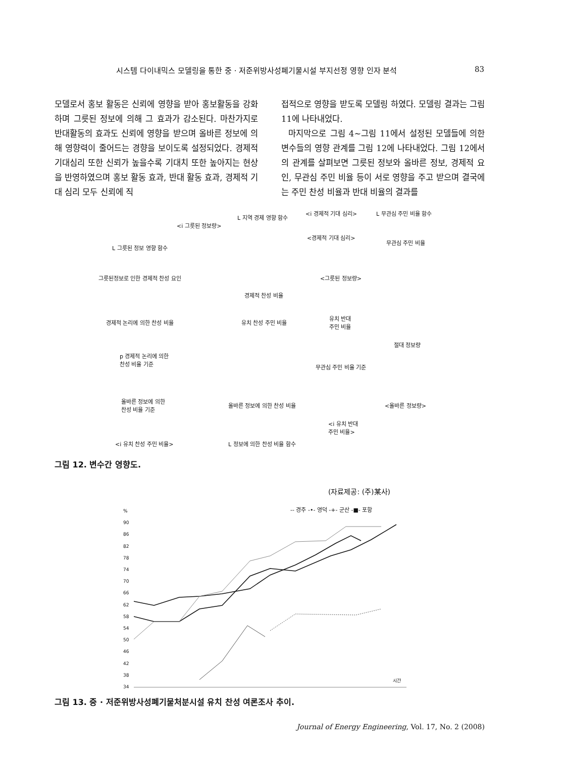시스템 다이내믹스 모델링을 통한 중 · 저준위방사성폐기물시설 부지선정 영향 인자 분석 83
모델로서 홍보 활동은 신뢰에 영향을 받아 홍보활동을 강화하며 그릇된 정보에 의해 그 효과가 감소된다. 마찬가지로 반대활동의 효과도 신뢰에 영향을 받으며 올바른 정보에 의해 영향력이 줄어드는 경향을 보이도록 설정되었다. 경제적 기대심리 또한 신뢰가 높을수록 기대치 또한 높아지는 현상을 반영하였으며 홍보 활동 효과, 반대 활동 효과, 경제적 기대 심리 모두 신뢰에 직
접적으로 영향을 받도록 모델링 하였다. 모델링 결과는 그림 11에 나타내었다.
마지막으로 그림 4~그림 11에서 설정된 모델들에 의한 변수들의 영향 관계를 그림 12에 나타내었다. 그림 12에서의 관계를 살펴보면 그릇된 정보와 올바른 정보, 경제적 요인, 무관심 주민 비율 등이 서로 영향을 주고 받으며 결국에는 주민 찬성 비율과 반대 비율의 결과를
<i 경제적 기대 심리> L 무관심 주민 비율 함수
L 지역 경제 영향 함수
<i 그릇된 정보량>
<경제적 기대 심리>
무관심 주민 비율
L 그릇된 정보 영향 함수
그릇된정보로 인한 경제적 찬성 요인 <그릇된 정보량>
경제적 찬성 비율
경제적 논리에 의한 찬성 비율 유치 찬성 주민 비율
유치 반대
주민 비율
절대 정보량
p 경제적 논리에 의한
찬성 비율 기준
무관심 주민 비율 기준
올바른 정보에 의한
찬성 비율 기준
올바른 정보에 의한 찬성 비율 <올바른 정보량>
<i 유치 반대
주민 비율>
<i 유치 찬성 주민 비율> L 정보에 의한 찬성 비율 함수
그림 12. 변수간 영향도.
(자료제공: (주)某사)
-- 경주 -•- 영덕 -+- 군산 -■- 포항
%
90
86
82
78
74
70
66
62
58
54
50
46
42
38
34
시간
그림 13. 중 · 저준위방사성폐기물처분시설 유치 찬성 여론조사 추이.
Journal of Energy Engineering, Vol. 17, No. 2 (2008)